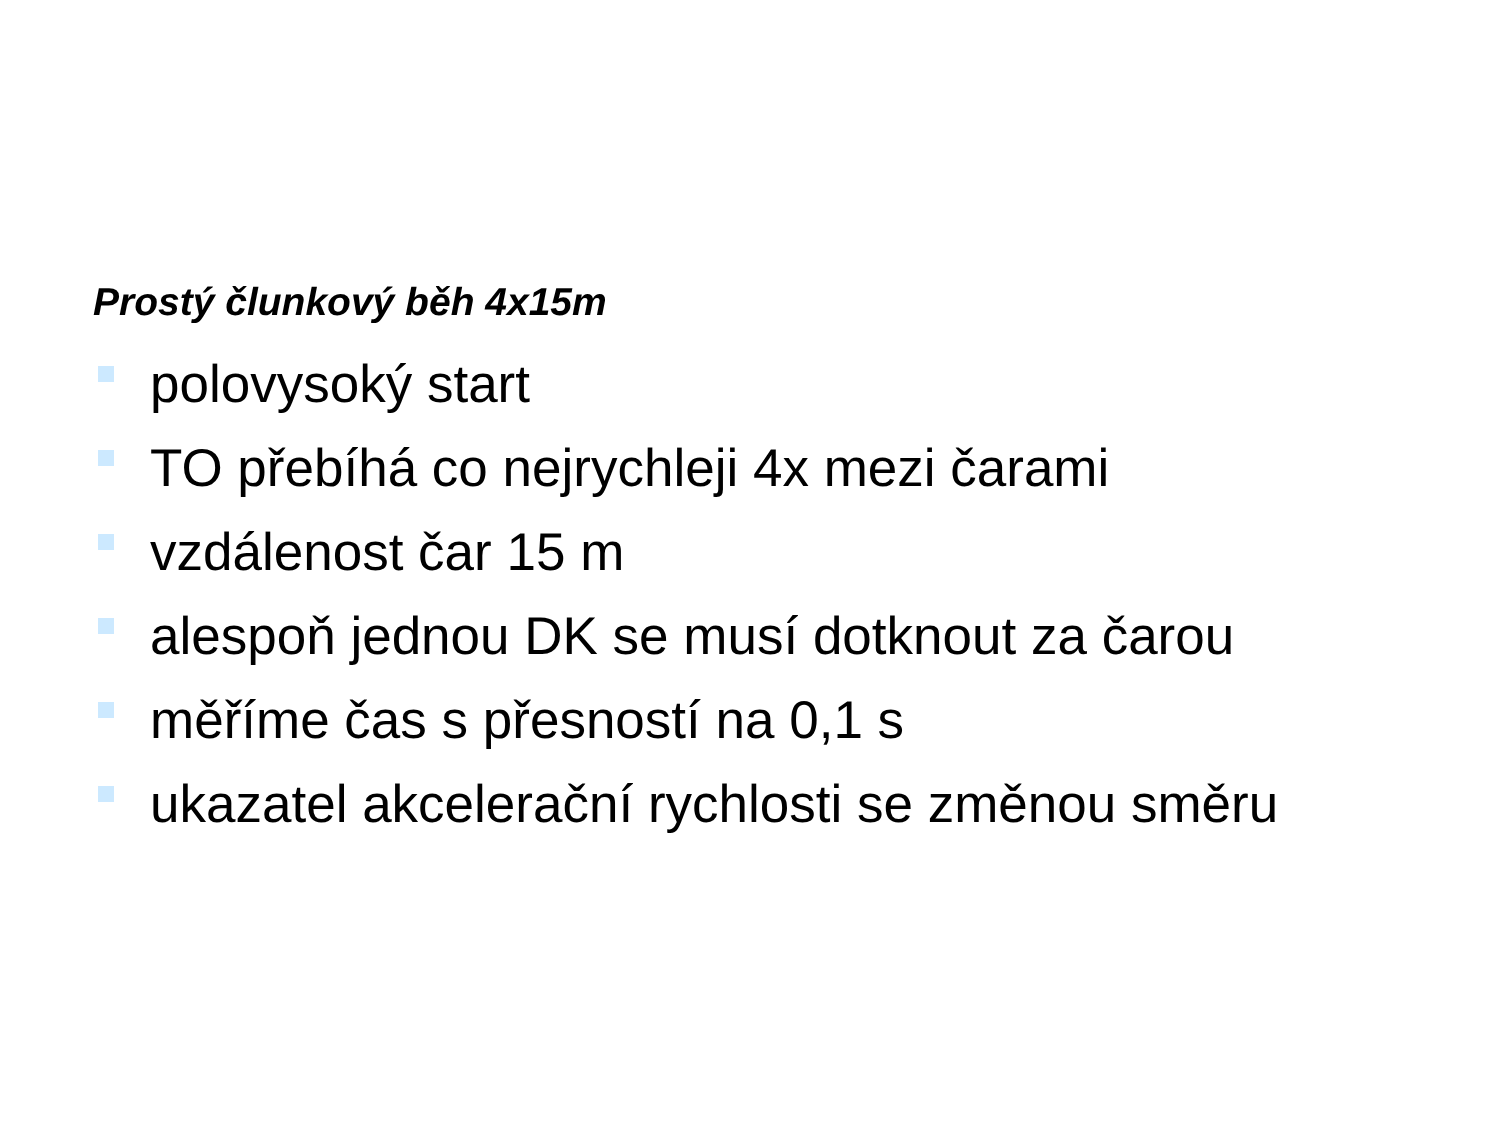Prostý člunkový běh 4x15m
polovysoký start
TO přebíhá co nejrychleji 4x mezi čarami
vzdálenost čar 15 m
alespoň jednou DK se musí dotknout za čarou
měříme čas s přesností na 0,1 s
ukazatel akcelerační rychlosti se změnou směru